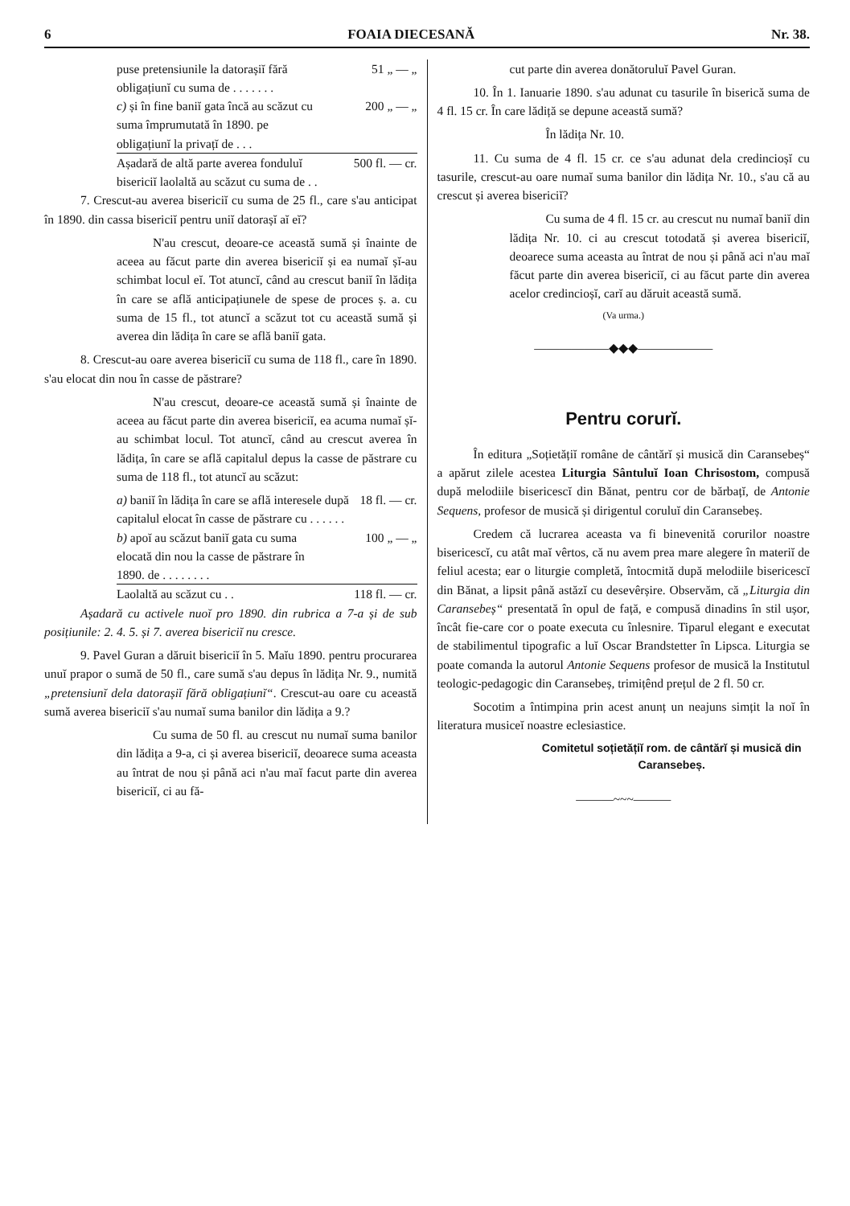6 FOAIA DIECESANĂ Nr. 38.
puse pretensiunile la datorașiĭ fără obligațiunĭ cu suma de . . . . . . . 51 „ — „
c) și în fine baniĭ gata încă au scăzut cu suma împrumutată în 1890. pe obligațiunĭ la privațĭ de . . . 200 „ — „
Așadară de altă parte averea fonduluĭ bisericiĭ laolaltă au scăzut cu suma de . . 500 fl. — cr.
7. Crescut-au averea bisericiĭ cu suma de 25 fl., care s'au anticipat în 1890. din cassa bisericiĭ pentru uniĭ datorașĭ aĭ eĭ?
N'au crescut, deoare-ce această sumă și înainte de aceea au făcut parte din averea bisericiĭ și ea numaĭ șĭ-au schimbat locul eĭ. Tot atuncĭ, când au crescut baniĭ în lădița în care se află anticipațiunele de spese de proces ș. a. cu suma de 15 fl., tot atuncĭ a scăzut tot cu această sumă și averea din lădița în care se află baniĭ gata.
8. Crescut-au oare averea bisericiĭ cu suma de 118 fl., care în 1890. s'au elocat din nou în casse de păstrare?
N'au crescut, deoare-ce această sumă și înainte de aceea au făcut parte din averea bisericiĭ, ea acuma numaĭ șĭ-au schimbat locul. Tot atuncĭ, când au crescut averea în lădița, în care se află capitalul depus la casse de păstrare cu suma de 118 fl., tot atuncĭ au scăzut:
a) baniĭ în lădița în care se află interesele după capitalul elocat în casse de păstrare cu . . . . . . 18 fl. — cr.
b) apoĭ au scăzut baniĭ gata cu suma elocată din nou la casse de păstrare în 1890. de . . . . . . . . 100 „ — „
Laolaltă au scăzut cu . . 118 fl. — cr.
Așadară cu activele nuoĭ pro 1890. din rubrica a 7-a și de sub posițiunile: 2. 4. 5. și 7. averea bisericiĭ nu cresce.
9. Pavel Guran a dăruit bisericiĭ în 5. Maĭu 1890. pentru procurarea unuĭ prapor o sumă de 50 fl., care sumă s'au depus în lădița Nr. 9., numită „pretensiunĭ dela datorașiĭ fără obligațiunĭ“. Crescut-au oare cu această sumă averea bisericiĭ s'au numaĭ suma banilor din lădița a 9.?
Cu suma de 50 fl. au crescut nu numaĭ suma banilor din lădița a 9-a, ci și averea bisericiĭ, deoarece suma aceasta au întrat de nou și până aci n'au maĭ facut parte din averea bisericiĭ, ci au fă-
cut parte din averea donătoruluĭ Pavel Guran.
10. În 1. Ianuarie 1890. s'au adunat cu tasurile în biserică suma de 4 fl. 15 cr. În care lădiță se depune această sumă?
În lădița Nr. 10.
11. Cu suma de 4 fl. 15 cr. ce s'au adunat dela credincioșĭ cu tasurile, crescut-au oare numaĭ suma banilor din lădița Nr. 10., s'au că au crescut și averea bisericiĭ?
Cu suma de 4 fl. 15 cr. au crescut nu numaĭ baniĭ din lădița Nr. 10. ci au crescut totodată și averea bisericiĭ, deoarece suma aceasta au întrat de nou și până aci n'au maĭ făcut parte din averea bisericiĭ, ci au făcut parte din averea acelor credincioșĭ, carĭ au dăruit această sumă.
(Va urma.)
——————◆◆◆——————
Pentru corurĭ.
În editura „Soțietățiĭ române de cântărĭ și musică din Caransebeș“ a apărut zilele acestea Liturgia Sântuluĭ Ioan Chrisostom, compusă după melodiile bisericescĭ din Bănat, pentru cor de bărbațĭ, de Antonie Sequens, profesor de musică și dirigentul coruluĭ din Caransebeș.
Credem că lucrarea aceasta va fi binevenită corurilor noastre bisericescĭ, cu atât maĭ vêrtos, că nu avem prea mare alegere în materiĭ de feliul acesta; ear o liturgie completă, întocmită după melodiile bisericescĭ din Bănat, a lipsit până astăzĭ cu desevêrșire. Observăm, că „Liturgia din Caransebeș“ presentată în opul de față, e compusă dinadins în stil ușor, încât fie-care cor o poate executa cu înlesnire. Tiparul elegant e executat de stabilimentul tipografic a luĭ Oscar Brandstetter în Lipsca. Liturgia se poate comanda la autorul Antonie Sequens profesor de musică la Institutul teologic-pedagogic din Caransebeș, trimițênd prețul de 2 fl. 50 cr.
Socotim a întimpina prin acest anunț un neajuns simțit la noĭ în literatura musiceĭ noastre eclesiastice.
Comitetul soțietățiĭ rom. de cântărĭ și musică din Caransebeș.
———~~~———